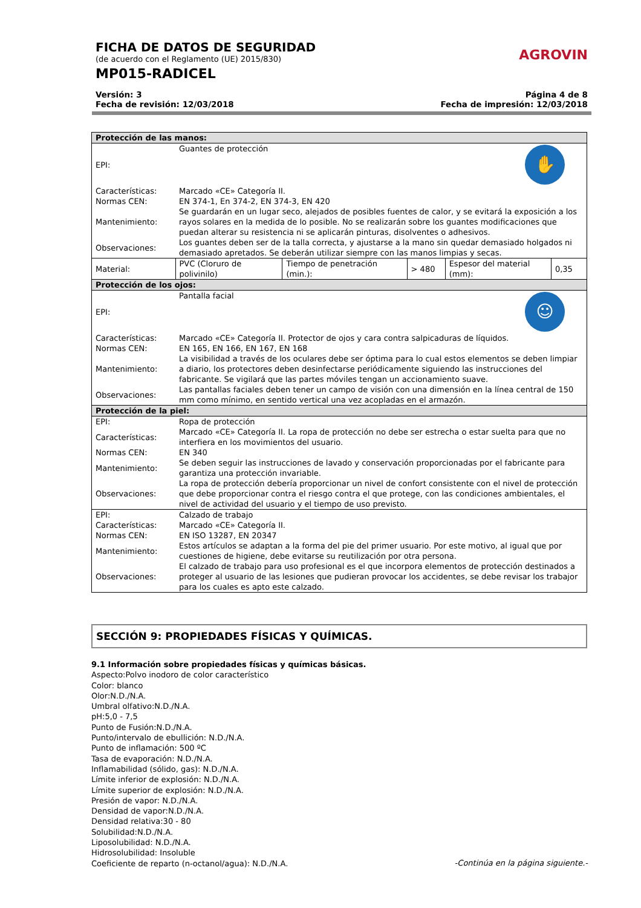FICHA DE DATOS DE SEGURIDAD
(de acuerdo con el Reglamento (UE) 2015/830)
MP015-RADICEL
AGROVIN
Versión: 3 Página 4 de 8
Fecha de revisión: 12/03/2018 Fecha de impresión: 12/03/2018
| Protección de las manos: | | | | | |
| EPI: | ✋ Guantes de protección | | | | |
| Características: | Marcado «CE» Categoría II. | | | | |
| Normas CEN: | EN 374-1, En 374-2, EN 374-3, EN 420 | | | | |
| Mantenimiento: | Se guardarán en un lugar seco, alejados de posibles fuentes de calor, y se evitará la exposición a los rayos solares en la medida de lo posible. No se realizarán sobre los guantes modificaciones que puedan alterar su resistencia ni se aplicarán pinturas, disolventes o adhesivos. | | | | |
| Observaciones: | Los guantes deben ser de la talla correcta, y ajustarse a la mano sin quedar demasiado holgados ni demasiado apretados. Se deberán utilizar siempre con las manos limpias y secas. | | | | |
| Material: | PVC (Cloruro de polivinilo) | Tiempo de penetración (min.): | > 480 | Espesor del material (mm): | 0,35 |
| Protección de los ojos: | | | | | |
| EPI: | ☺ Pantalla facial | | | | |
| Características: | Marcado «CE» Categoría II. Protector de ojos y cara contra salpicaduras de líquidos. | | | | |
| Normas CEN: | EN 165, EN 166, EN 167, EN 168 | | | | |
| Mantenimiento: | La visibilidad a través de los oculares debe ser óptima para lo cual estos elementos se deben limpiar a diario, los protectores deben desinfectarse periódicamente siguiendo las instrucciones del fabricante. Se vigilará que las partes móviles tengan un accionamiento suave. | | | | |
| Observaciones: | Las pantallas faciales deben tener un campo de visión con una dimensión en la línea central de 150 mm como mínimo, en sentido vertical una vez acopladas en el armazón. | | | | |
| Protección de la piel: | | | | | |
| EPI: | Ropa de protección | | | | |
| Características: | Marcado «CE» Categoría II. La ropa de protección no debe ser estrecha o estar suelta para que no interfiera en los movimientos del usuario. | | | | |
| Normas CEN: | EN 340 | | | | |
| Mantenimiento: | Se deben seguir las instrucciones de lavado y conservación proporcionadas por el fabricante para garantiza una protección invariable. | | | | |
| Observaciones: | La ropa de protección debería proporcionar un nivel de confort consistente con el nivel de protección que debe proporcionar contra el riesgo contra el que protege, con las condiciones ambientales, el nivel de actividad del usuario y el tiempo de uso previsto. | | | | |
| EPI: | Calzado de trabajo | | | | |
| Características: | Marcado «CE» Categoría II. | | | | |
| Normas CEN: | EN ISO 13287, EN 20347 | | | | |
| Mantenimiento: | Estos artículos se adaptan a la forma del pie del primer usuario. Por este motivo, al igual que por cuestiones de higiene, debe evitarse su reutilización por otra persona. | | | | |
| Observaciones: | El calzado de trabajo para uso profesional es el que incorpora elementos de protección destinados a proteger al usuario de las lesiones que pudieran provocar los accidentes, se debe revisar los trabajor para los cuales es apto este calzado. | | | | |
SECCIÓN 9: PROPIEDADES FÍSICAS Y QUÍMICAS.
9.1 Información sobre propiedades físicas y químicas básicas.
Aspecto:Polvo inodoro de color característico
Color: blanco
Olor:N.D./N.A.
Umbral olfativo:N.D./N.A.
pH:5,0 - 7,5
Punto de Fusión:N.D./N.A.
Punto/intervalo de ebullición: N.D./N.A.
Punto de inflamación: 500 ºC
Tasa de evaporación: N.D./N.A.
Inflamabilidad (sólido, gas): N.D./N.A.
Límite inferior de explosión: N.D./N.A.
Límite superior de explosión: N.D./N.A.
Presión de vapor: N.D./N.A.
Densidad de vapor:N.D./N.A.
Densidad relativa:30 - 80
Solubilidad:N.D./N.A.
Liposolubilidad: N.D./N.A.
Hidrosolubilidad: Insoluble
Coeficiente de reparto (n-octanol/agua): N.D./N.A.
-Continúa en la página siguiente.-